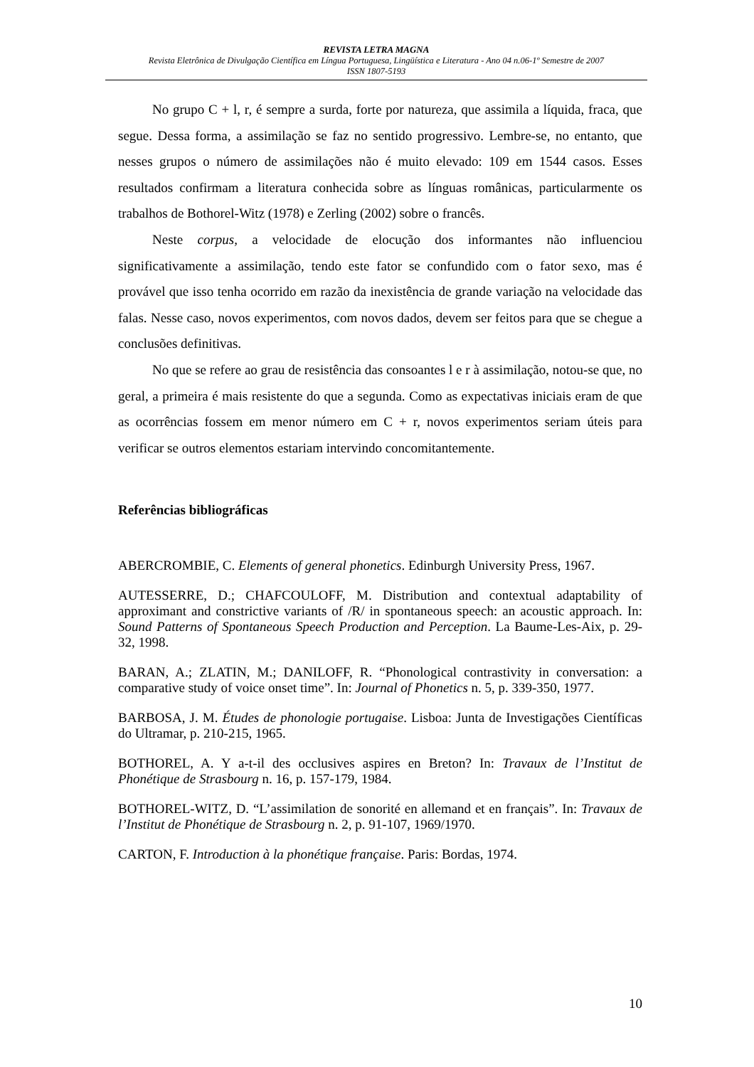REVISTA LETRA MAGNA
Revista Eletrônica de Divulgação Científica em Língua Portuguesa, Lingüística e Literatura - Ano 04 n.06-1º Semestre de 2007
ISSN 1807-5193
No grupo C + l, r, é sempre a surda, forte por natureza, que assimila a líquida, fraca, que segue. Dessa forma, a assimilação se faz no sentido progressivo. Lembre-se, no entanto, que nesses grupos o número de assimilações não é muito elevado: 109 em 1544 casos. Esses resultados confirmam a literatura conhecida sobre as línguas românicas, particularmente os trabalhos de Bothorel-Witz (1978) e Zerling (2002) sobre o francês.
Neste corpus, a velocidade de elocução dos informantes não influenciou significativamente a assimilação, tendo este fator se confundido com o fator sexo, mas é provável que isso tenha ocorrido em razão da inexistência de grande variação na velocidade das falas. Nesse caso, novos experimentos, com novos dados, devem ser feitos para que se chegue a conclusões definitivas.
No que se refere ao grau de resistência das consoantes l e r à assimilação, notou-se que, no geral, a primeira é mais resistente do que a segunda. Como as expectativas iniciais eram de que as ocorrências fossem em menor número em C + r, novos experimentos seriam úteis para verificar se outros elementos estariam intervindo concomitantemente.
Referências bibliográficas
ABERCROMBIE, C. Elements of general phonetics. Edinburgh University Press, 1967.
AUTESSERRE, D.; CHAFCOULOFF, M. Distribution and contextual adaptability of approximant and constrictive variants of /R/ in spontaneous speech: an acoustic approach. In: Sound Patterns of Spontaneous Speech Production and Perception. La Baume-Les-Aix, p. 29-32, 1998.
BARAN, A.; ZLATIN, M.; DANILOFF, R. “Phonological contrastivity in conversation: a comparative study of voice onset time”. In: Journal of Phonetics n. 5, p. 339-350, 1977.
BARBOSA, J. M. Études de phonologie portugaise. Lisboa: Junta de Investigações Científicas do Ultramar, p. 210-215, 1965.
BOTHOREL, A. Y a-t-il des occlusives aspires en Breton? In: Travaux de l’Institut de Phonétique de Strasbourg n. 16, p. 157-179, 1984.
BOTHOREL-WITZ, D. “L’assimilation de sonorité en allemand et en français”. In: Travaux de l’Institut de Phonétique de Strasbourg n. 2, p. 91-107, 1969/1970.
CARTON, F. Introduction à la phonétique française. Paris: Bordas, 1974.
10